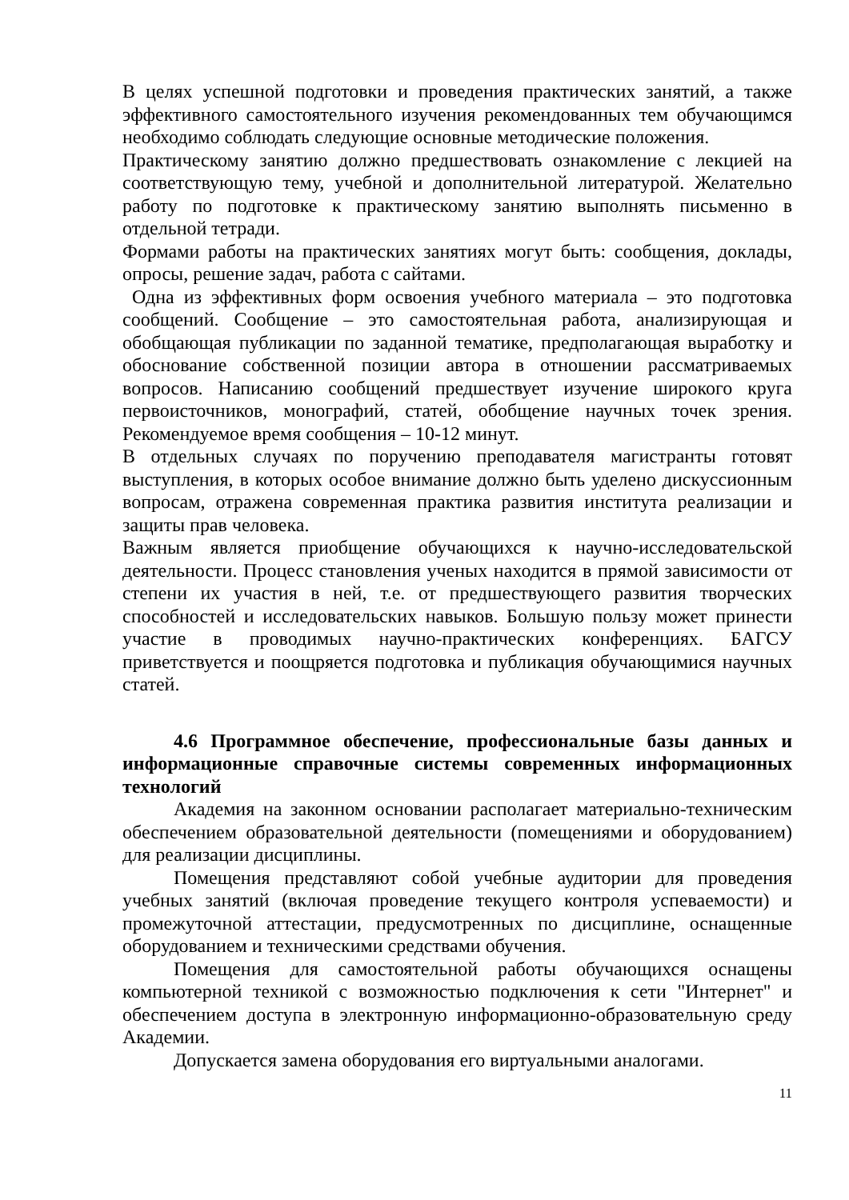В целях успешной подготовки и проведения практических занятий, а также эффективного самостоятельного изучения рекомендованных тем обучающимся необходимо соблюдать следующие основные методические положения.
Практическому занятию должно предшествовать ознакомление с лекцией на соответствующую тему, учебной и дополнительной литературой. Желательно работу по подготовке к практическому занятию выполнять письменно в отдельной тетради.
Формами работы на практических занятиях могут быть: сообщения, доклады, опросы, решение задач, работа с сайтами.
Одна из эффективных форм освоения учебного материала – это подготовка сообщений. Сообщение – это самостоятельная работа, анализирующая и обобщающая публикации по заданной тематике, предполагающая выработку и обоснование собственной позиции автора в отношении рассматриваемых вопросов. Написанию сообщений предшествует изучение широкого круга первоисточников, монографий, статей, обобщение научных точек зрения. Рекомендуемое время сообщения – 10-12 минут.
В отдельных случаях по поручению преподавателя магистранты готовят выступления, в которых особое внимание должно быть уделено дискуссионным вопросам, отражена современная практика развития института реализации и защиты прав человека.
Важным является приобщение обучающихся к научно-исследовательской деятельности. Процесс становления ученых находится в прямой зависимости от степени их участия в ней, т.е. от предшествующего развития творческих способностей и исследовательских навыков. Большую пользу может принести участие в проводимых научно-практических конференциях. БАГСУ приветствуется и поощряется подготовка и публикация обучающимися научных статей.
4.6 Программное обеспечение, профессиональные базы данных и информационные справочные системы современных информационных технологий
Академия на законном основании располагает материально-техническим обеспечением образовательной деятельности (помещениями и оборудованием) для реализации дисциплины.
Помещения представляют собой учебные аудитории для проведения учебных занятий (включая проведение текущего контроля успеваемости) и промежуточной аттестации, предусмотренных по дисциплине, оснащенные оборудованием и техническими средствами обучения.
Помещения для самостоятельной работы обучающихся оснащены компьютерной техникой с возможностью подключения к сети "Интернет" и обеспечением доступа в электронную информационно-образовательную среду Академии.
Допускается замена оборудования его виртуальными аналогами.
11